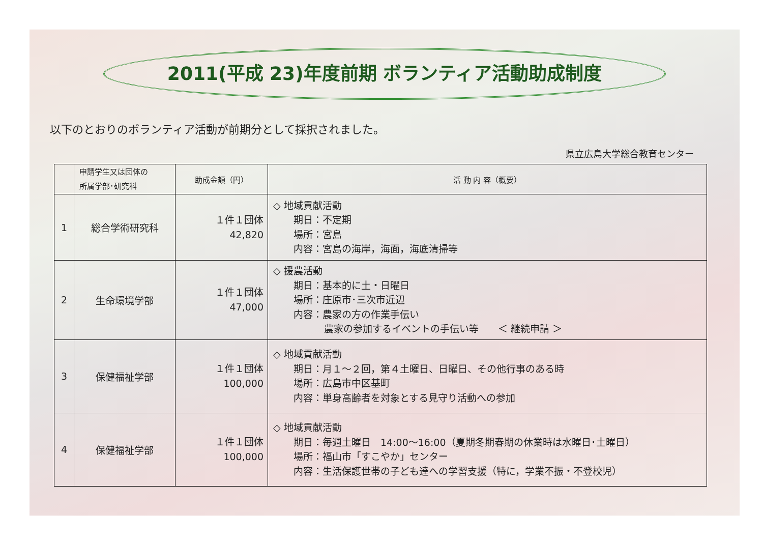2011(平成 23)年度前期 ボランティア活動助成制度
以下のとおりのボランティア活動が前期分として採択されました。
県立広島大学総合教育センター
| | 申請学生又は団体の 所属学部･研究科 | 助成金額（円） | 活 動 内 容（概要） |
| --- | --- | --- | --- |
| 1 | 総合学術研究科 | １件１団体 42,820 | ◇ 地域貢献活動 期日：不定期 場所：宮島 内容：宮島の海岸，海面，海底清掃等 |
| 2 | 生命環境学部 | １件１団体 47,000 | ◇ 援農活動 期日：基本的に土・日曜日 場所：庄原市･三次市近辺 内容：農家の方の作業手伝い 農家の参加するイベントの手伝い等 ＜ 継続申請 ＞ |
| 3 | 保健福祉学部 | １件１団体 100,000 | ◇ 地域貢献活動 期日：月１～２回，第４土曜日、日曜日、その他行事のある時 場所：広島市中区基町 内容：単身高齢者を対象とする見守り活動への参加 |
| 4 | 保健福祉学部 | １件１団体 100,000 | ◇ 地域貢献活動 期日：毎週土曜日 14:00～16:00（夏期冬期春期の休業時は水曜日･土曜日） 場所：福山市「すこやか」センター 内容：生活保護世帯の子ども達への学習支援（特に，学業不振・不登校児） |